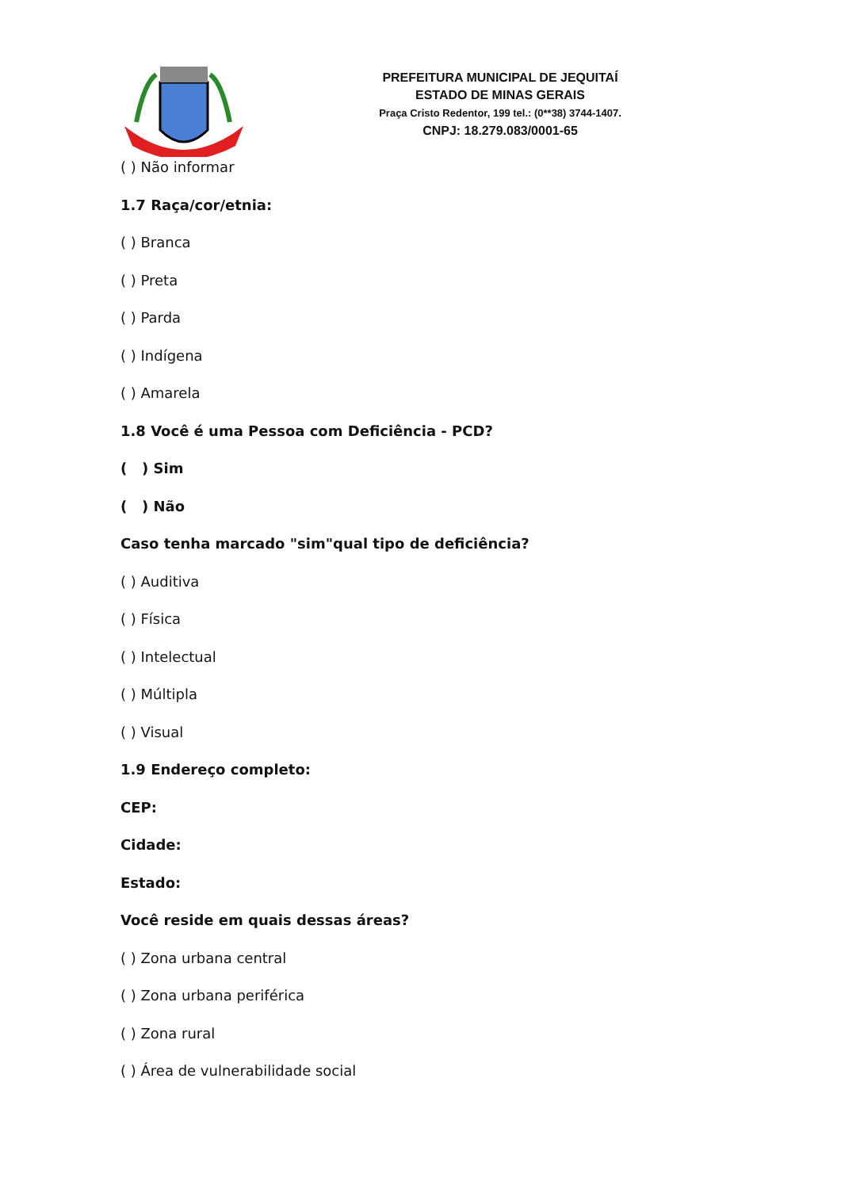PREFEITURA MUNICIPAL DE JEQUITAÍ
ESTADO DE MINAS GERAIS
Praça Cristo Redentor, 199 tel.: (0**38) 3744-1407.
CNPJ: 18.279.083/0001-65
( ) Não informar
1.7 Raça/cor/etnia:
( ) Branca
( ) Preta
( ) Parda
( ) Indígena
( ) Amarela
1.8 Você é uma Pessoa com Deficiência - PCD?
( ) Sim
( ) Não
Caso tenha marcado "sim"qual tipo de deficiência?
( ) Auditiva
( ) Física
( ) Intelectual
( ) Múltipla
( ) Visual
1.9 Endereço completo:
CEP:
Cidade:
Estado:
Você reside em quais dessas áreas?
( ) Zona urbana central
( ) Zona urbana periférica
( ) Zona rural
( ) Área de vulnerabilidade social